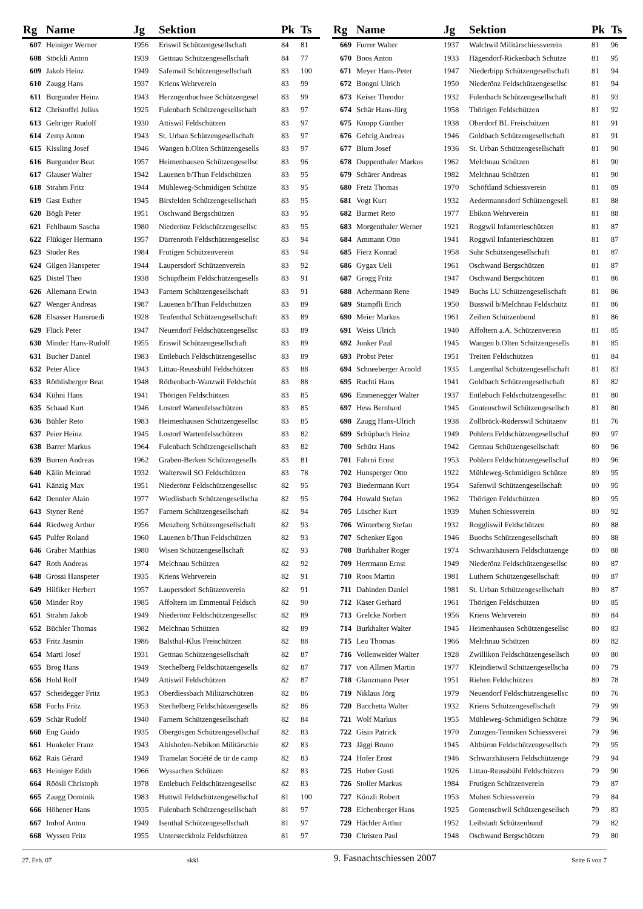| Rg | Name | Jg | Sektion | Pk | Ts |
| --- | --- | --- | --- | --- | --- |
| 607 | Heiniger Werner | 1956 | Eriswil Schützengesellschaft | 84 | 81 |
| 608 | Stöckli Anton | 1939 | Gettnau Schützengesellschaft | 84 | 77 |
| 609 | Jakob Heinz | 1949 | Safenwil Schützengesellschaft | 83 | 100 |
| 610 | Zaugg Hans | 1937 | Kriens Wehrverein | 83 | 99 |
| 611 | Burgunder Heinz | 1943 | Herzogenbuchsee Schützengesel | 83 | 99 |
| 612 | Christoffel Julius | 1925 | Fulenbach Schützengesellschaft | 83 | 97 |
| 613 | Gehriger Rudolf | 1930 | Attiswil Feldschützen | 83 | 97 |
| 614 | Zemp Anton | 1943 | St. Urban Schützengesellschaft | 83 | 97 |
| 615 | Kissling Josef | 1946 | Wangen b.Olten Schützengesells | 83 | 97 |
| 616 | Burgunder Beat | 1957 | Heimenhausen Schützengesellsc | 83 | 96 |
| 617 | Glauser Walter | 1942 | Lauenen b/Thun Feldschützen | 83 | 95 |
| 618 | Strahm Fritz | 1944 | Mühleweg-Schmidigen Schütze | 83 | 95 |
| 619 | Gast Esther | 1945 | Birsfelden Schützengesellschaft | 83 | 95 |
| 620 | Bögli Peter | 1951 | Oschwand Bergschützen | 83 | 95 |
| 621 | Fehlbaum Sascha | 1980 | Niederönz Feldschützengesellsc | 83 | 95 |
| 622 | Flükiger Hermann | 1957 | Dürrenroth Feldschützengesellsc | 83 | 94 |
| 623 | Studer Res | 1984 | Frutigen Schützenverein | 83 | 94 |
| 624 | Gilgen Hanspeter | 1944 | Laupersdorf Schützenverein | 83 | 92 |
| 625 | Distel Theo | 1938 | Schüpfheim Feldschützengesells | 83 | 91 |
| 626 | Allemann Erwin | 1943 | Farnern Schützengesellschaft | 83 | 91 |
| 627 | Wenger Andreas | 1987 | Lauenen b/Thun Feldschützen | 83 | 89 |
| 628 | Elsasser Hansruedi | 1928 | Teufenthal Schützengesellschaft | 83 | 89 |
| 629 | Flück Peter | 1947 | Neuendorf Feldschützengesellsc | 83 | 89 |
| 630 | Minder Hans-Rudolf | 1955 | Eriswil Schützengesellschaft | 83 | 89 |
| 631 | Bucher Daniel | 1983 | Entlebuch Feldschützengesellsc | 83 | 89 |
| 632 | Peter Alice | 1943 | Littau-Reussbühl Feldschützen | 83 | 88 |
| 633 | Röthlisberger Beat | 1948 | Röthenbach-Wanzwil Feldschüt | 83 | 88 |
| 634 | Kühni Hans | 1941 | Thörigen Feldschützen | 83 | 85 |
| 635 | Schaad Kurt | 1946 | Lostorf Wartenfelsschützen | 83 | 85 |
| 636 | Bühler Reto | 1983 | Heimenhausen Schützengesellsc | 83 | 85 |
| 637 | Peier Heinz | 1945 | Lostorf Wartenfelsschützen | 83 | 82 |
| 638 | Barrer Markus | 1964 | Fulenbach Schützengesellschaft | 83 | 82 |
| 639 | Burren Andreas | 1962 | Graben-Berken Schützengesells | 83 | 81 |
| 640 | Kälin Meinrad | 1932 | Walterswil SO Feldschützen | 83 | 78 |
| 641 | Känzig Max | 1951 | Niederönz Feldschützengesellsc | 82 | 95 |
| 642 | Dennler Alain | 1977 | Wiedlisbach Schützengesellscha | 82 | 95 |
| 643 | Styner René | 1957 | Farnern Schützengesellschaft | 82 | 94 |
| 644 | Riedweg Arthur | 1956 | Menzberg Schützengesellschaft | 82 | 93 |
| 645 | Pulfer Roland | 1960 | Lauenen b/Thun Feldschützen | 82 | 93 |
| 646 | Graber Matthias | 1980 | Wisen Schützengesellschaft | 82 | 93 |
| 647 | Roth Andreas | 1974 | Melchnau Schützen | 82 | 92 |
| 648 | Grossi Hanspeter | 1935 | Kriens Wehrverein | 82 | 91 |
| 649 | Hilfiker Herbert | 1957 | Laupersdorf Schützenverein | 82 | 91 |
| 650 | Minder Roy | 1985 | Affoltern im Emmental Feldsch | 82 | 90 |
| 651 | Strahm Jakob | 1949 | Niederönz Feldschützengesellsc | 82 | 89 |
| 652 | Büchler Thomas | 1982 | Melchnau Schützen | 82 | 89 |
| 653 | Fritz Jasmin | 1986 | Balsthal-Klus Freischützen | 82 | 88 |
| 654 | Marti Josef | 1931 | Gettnau Schützengesellschaft | 82 | 87 |
| 655 | Brog Hans | 1949 | Stechelberg Feldschützengesells | 82 | 87 |
| 656 | Hohl Rolf | 1949 | Attiswil Feldschützen | 82 | 87 |
| 657 | Scheidegger Fritz | 1953 | Oberdiessbach Militärschützen | 82 | 86 |
| 658 | Fuchs Fritz | 1953 | Stechelberg Feldschützengesells | 82 | 86 |
| 659 | Schär Rudolf | 1940 | Farnern Schützengesellschaft | 82 | 84 |
| 660 | Eng Guido | 1935 | Obergösgen Schützengesellschaf | 82 | 83 |
| 661 | Hunkeler Franz | 1943 | Altishofen-Nebikon Militärschie | 82 | 83 |
| 662 | Rais Gérard | 1949 | Tramelan Société de tir de camp | 82 | 83 |
| 663 | Heiniger Edith | 1966 | Wyssachen Schützen | 82 | 83 |
| 664 | Röösli Christoph | 1978 | Entlebuch Feldschützengesellsc | 82 | 83 |
| 665 | Zaugg Dominik | 1983 | Huttwil Feldschützengesellschaf | 81 | 100 |
| 666 | Höhener Hans | 1935 | Fulenbach Schützengesellschaft | 81 | 97 |
| 667 | Imhof Anton | 1949 | Isenthal Schützengesellschaft | 81 | 97 |
| 668 | Wyssen Fritz | 1955 | Untersteckholz Feldschützen | 81 | 97 |
| Rg | Name | Jg | Sektion | Pk | Ts |
| --- | --- | --- | --- | --- | --- |
| 669 | Furrer Walter | 1937 | Walchwil Militärschiessverein | 81 | 96 |
| 670 | Boos Anton | 1933 | Hägendorf-Rickenbach Schütze | 81 | 95 |
| 671 | Meyer Hans-Peter | 1947 | Niederbipp Schützengesellschaft | 81 | 94 |
| 672 | Bongni Ulrich | 1950 | Niederönz Feldschützengesellsc | 81 | 94 |
| 673 | Keiser Theodor | 1932 | Fulenbach Schützengesellschaft | 81 | 93 |
| 674 | Schär Hans-Jürg | 1958 | Thörigen Feldschützen | 81 | 92 |
| 675 | Knopp Günther | 1938 | Oberdorf BL Freischützen | 81 | 91 |
| 676 | Gehrig Andreas | 1946 | Goldbach Schützengesellschaft | 81 | 91 |
| 677 | Blum Josef | 1936 | St. Urban Schützengesellschaft | 81 | 90 |
| 678 | Duppenthaler Markus | 1962 | Melchnau Schützen | 81 | 90 |
| 679 | Schärer Andreas | 1982 | Melchnau Schützen | 81 | 90 |
| 680 | Fretz Thomas | 1970 | Schöftland Schiessverein | 81 | 89 |
| 681 | Vogt Kurt | 1932 | Aedermannsdorf Schützengesell | 81 | 88 |
| 682 | Barmet Reto | 1977 | Ebikon Wehrverein | 81 | 88 |
| 683 | Morgenthaler Werner | 1921 | Roggwil Infanterieschützen | 81 | 87 |
| 684 | Ammann Otto | 1941 | Roggwil Infanterieschützen | 81 | 87 |
| 685 | Fierz Konrad | 1958 | Suhr Schützengesellschaft | 81 | 87 |
| 686 | Gygax Ueli | 1961 | Oschwand Bergschützen | 81 | 87 |
| 687 | Grogg Fritz | 1947 | Oschwand Bergschützen | 81 | 86 |
| 688 | Achermann Rene | 1949 | Buchs LU Schützengesellschaft | 81 | 86 |
| 689 | Stampfli Erich | 1950 | Busswil b/Melchnau Feldschütz | 81 | 86 |
| 690 | Meier Markus | 1961 | Zeihen Schützenbund | 81 | 86 |
| 691 | Weiss Ulrich | 1940 | Affoltern a.A. Schützenverein | 81 | 85 |
| 692 | Junker Paul | 1945 | Wangen b.Olten Schützengesells | 81 | 85 |
| 693 | Probst Peter | 1951 | Treiten Feldschützen | 81 | 84 |
| 694 | Schneeberger Arnold | 1935 | Langenthal Schützengesellschaft | 81 | 83 |
| 695 | Ruchti Hans | 1941 | Goldbach Schützengesellschaft | 81 | 82 |
| 696 | Emmenegger Walter | 1937 | Entlebuch Feldschützengesellsc | 81 | 80 |
| 697 | Hess Bernhard | 1945 | Gontenschwil Schützengesellsch | 81 | 80 |
| 698 | Zaugg Hans-Ulrich | 1938 | Zollbrück-Rüderswil Schützenv | 81 | 76 |
| 699 | Schüpbach Heinz | 1949 | Pohlern Feldschützengesellschaf | 80 | 97 |
| 700 | Schütz Hans | 1942 | Gettnau Schützengesellschaft | 80 | 96 |
| 701 | Fahrni Ernst | 1953 | Pohlern Feldschützengesellschaf | 80 | 96 |
| 702 | Hunsperger Otto | 1922 | Mühleweg-Schmidigen Schütze | 80 | 95 |
| 703 | Biedermann Kurt | 1954 | Safenwil Schützengesellschaft | 80 | 95 |
| 704 | Howald Stefan | 1962 | Thörigen Feldschützen | 80 | 95 |
| 705 | Lüscher Kurt | 1939 | Muhen Schiessverein | 80 | 92 |
| 706 | Winterberg Stefan | 1932 | Roggliswil Feldschützen | 80 | 88 |
| 707 | Schenker Egon | 1946 | Buochs Schützengesellschaft | 80 | 88 |
| 708 | Burkhalter Roger | 1974 | Schwarzhäusern Feldschützenge | 80 | 88 |
| 709 | Herrmann Ernst | 1949 | Niederönz Feldschützengesellsc | 80 | 87 |
| 710 | Roos Martin | 1981 | Luthern Schützengesellschaft | 80 | 87 |
| 711 | Dahinden Daniel | 1981 | St. Urban Schützengesellschaft | 80 | 87 |
| 712 | Käser Gerhard | 1961 | Thörigen Feldschützen | 80 | 85 |
| 713 | Grelcke Norbert | 1956 | Kriens Wehrverein | 80 | 84 |
| 714 | Burkhalter Walter | 1945 | Heimenhausen Schützengesellsc | 80 | 83 |
| 715 | Leu Thomas | 1966 | Melchnau Schützen | 80 | 82 |
| 716 | Vollenweider Walter | 1928 | Zwillikon Feldschützengesellsch | 80 | 80 |
| 717 | von Allmen Martin | 1977 | Kleindietwil Schützengesellscha | 80 | 79 |
| 718 | Glanzmann Peter | 1951 | Riehen Feldschützen | 80 | 78 |
| 719 | Niklaus Jörg | 1979 | Neuendorf Feldschützengesellsc | 80 | 76 |
| 720 | Bacchetta Walter | 1932 | Kriens Schützengesellschaft | 79 | 99 |
| 721 | Wolf Markus | 1955 | Mühleweg-Schmidigen Schütze | 79 | 96 |
| 722 | Gisin Patrick | 1970 | Zunzgen-Tenniken Schiessverei | 79 | 96 |
| 723 | Jäggi Bruno | 1945 | Altbüron Feldschützengesellsch | 79 | 95 |
| 724 | Hofer Ernst | 1946 | Schwarzhäusern Feldschützenge | 79 | 94 |
| 725 | Huber Gusti | 1926 | Littau-Reussbühl Feldschützen | 79 | 90 |
| 726 | Stoller Markus | 1984 | Frutigen Schützenverein | 79 | 87 |
| 727 | Künzli Robert | 1953 | Muhen Schiessverein | 79 | 84 |
| 728 | Eichenberger Hans | 1925 | Gontenschwil Schützengesellsch | 79 | 83 |
| 729 | Hächler Arthur | 1952 | Leibstadt Schützenbund | 79 | 82 |
| 730 | Christen Paul | 1948 | Oschwand Bergschützen | 79 | 80 |
27. Feb. 07 skkl 9. Fasnachtschiessen 2007 Seite 6 von 7